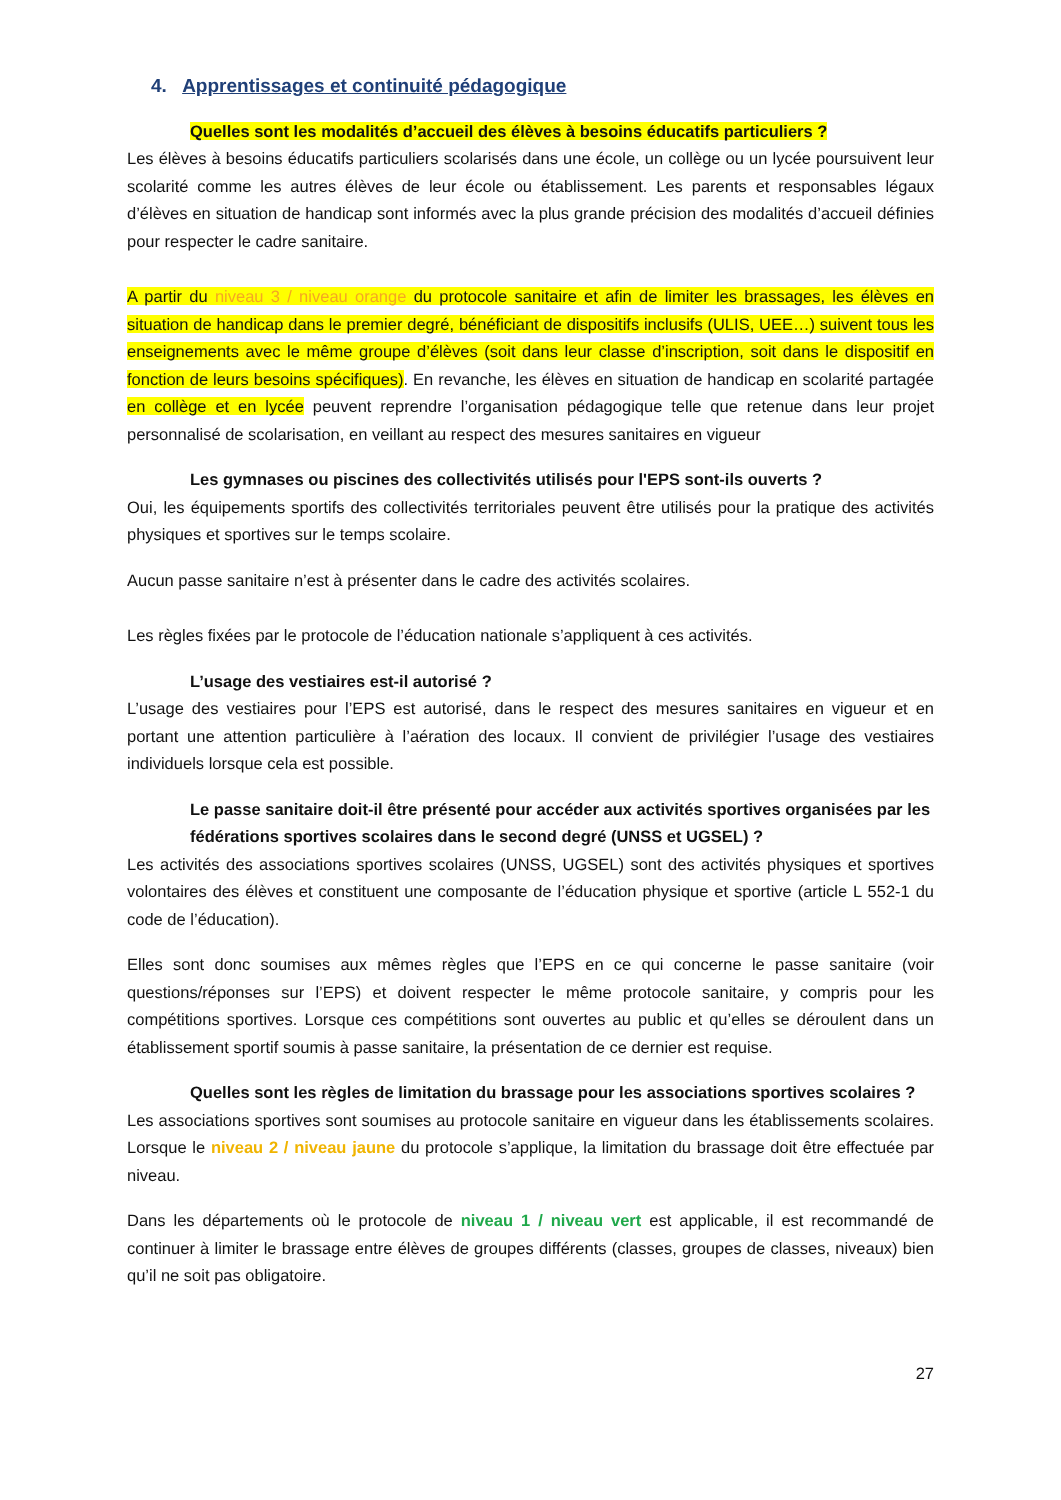4. Apprentissages et continuité pédagogique
Quelles sont les modalités d’accueil des élèves à besoins éducatifs particuliers ?
Les élèves à besoins éducatifs particuliers scolarisés dans une école, un collège ou un lycée poursuivent leur scolarité comme les autres élèves de leur école ou établissement. Les parents et responsables légaux d’élèves en situation de handicap sont informés avec la plus grande précision des modalités d’accueil définies pour respecter le cadre sanitaire.
A partir du niveau 3 / niveau orange du protocole sanitaire et afin de limiter les brassages, les élèves en situation de handicap dans le premier degré, bénéficiant de dispositifs inclusifs (ULIS, UEE…) suivent tous les enseignements avec le même groupe d’élèves (soit dans leur classe d’inscription, soit dans le dispositif en fonction de leurs besoins spécifiques). En revanche, les élèves en situation de handicap en scolarité partagée en collège et en lycée peuvent reprendre l’organisation pédagogique telle que retenue dans leur projet personnalisé de scolarisation, en veillant au respect des mesures sanitaires en vigueur
Les gymnases ou piscines des collectivités utilisés pour l'EPS sont-ils ouverts ?
Oui, les équipements sportifs des collectivités territoriales peuvent être utilisés pour la pratique des activités physiques et sportives sur le temps scolaire.
Aucun passe sanitaire n’est à présenter dans le cadre des activités scolaires.
Les règles fixées par le protocole de l’éducation nationale s’appliquent à ces activités.
L’usage des vestiaires est-il autorisé ?
L’usage des vestiaires pour l’EPS est autorisé, dans le respect des mesures sanitaires en vigueur et en portant une attention particulière à l’aération des locaux. Il convient de privilégier l’usage des vestiaires individuels lorsque cela est possible.
Le passe sanitaire doit-il être présenté pour accéder aux activités sportives organisées par les fédérations sportives scolaires dans le second degré (UNSS et UGSEL) ?
Les activités des associations sportives scolaires (UNSS, UGSEL) sont des activités physiques et sportives volontaires des élèves et constituent une composante de l’éducation physique et sportive (article L 552-1 du code de l’éducation).
Elles sont donc soumises aux mêmes règles que l’EPS en ce qui concerne le passe sanitaire (voir questions/réponses sur l’EPS) et doivent respecter le même protocole sanitaire, y compris pour les compétitions sportives. Lorsque ces compétitions sont ouvertes au public et qu’elles se déroulent dans un établissement sportif soumis à passe sanitaire, la présentation de ce dernier est requise.
Quelles sont les règles de limitation du brassage pour les associations sportives scolaires ?
Les associations sportives sont soumises au protocole sanitaire en vigueur dans les établissements scolaires. Lorsque le niveau 2 / niveau jaune du protocole s’applique, la limitation du brassage doit être effectuée par niveau.
Dans les départements où le protocole de niveau 1 / niveau vert est applicable, il est recommandé de continuer à limiter le brassage entre élèves de groupes différents (classes, groupes de classes, niveaux) bien qu’il ne soit pas obligatoire.
27